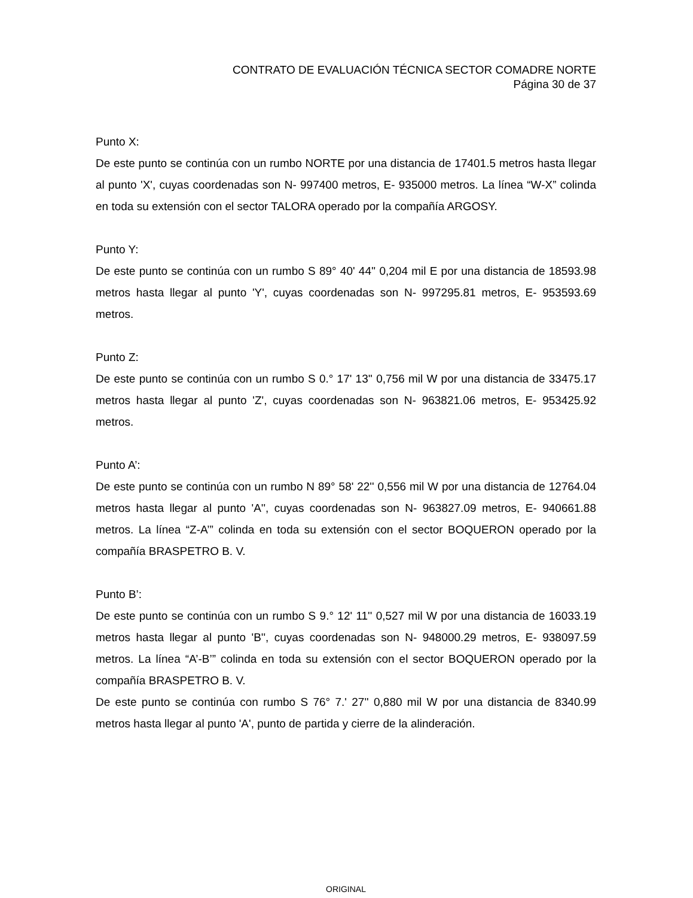CONTRATO DE EVALUACIÓN TÉCNICA SECTOR COMADRE NORTE
Página 30 de 37
Punto X:
De este punto se continúa con un rumbo NORTE por una distancia de 17401.5 metros hasta llegar al punto 'X', cuyas coordenadas son N- 997400 metros, E- 935000 metros. La línea “W-X” colinda en toda su extensión con el sector TALORA operado por la compañía ARGOSY.
Punto Y:
De este punto se continúa con un rumbo S 89° 40' 44'' 0,204 mil E por una distancia de 18593.98 metros hasta llegar al punto 'Y', cuyas coordenadas son N- 997295.81 metros, E- 953593.69 metros.
Punto Z:
De este punto se continúa con un rumbo S 0.° 17' 13'' 0,756 mil W por una distancia de 33475.17 metros hasta llegar al punto 'Z', cuyas coordenadas son N- 963821.06 metros, E- 953425.92 metros.
Punto A’:
De este punto se continúa con un rumbo N 89° 58' 22'' 0,556 mil W por una distancia de 12764.04 metros hasta llegar al punto 'A'', cuyas coordenadas son N- 963827.09 metros, E- 940661.88 metros. La línea “Z-A’” colinda en toda su extensión con el sector BOQUERON operado por la compañía BRASPETRO B. V.
Punto B’:
De este punto se continúa con un rumbo S 9.° 12' 11'' 0,527 mil W por una distancia de 16033.19 metros hasta llegar al punto 'B'', cuyas coordenadas son N- 948000.29 metros, E- 938097.59 metros. La línea “A’-B’” colinda en toda su extensión con el sector BOQUERON operado por la compañía BRASPETRO B. V.
De este punto se continúa con rumbo S 76° 7.' 27'' 0,880 mil W por una distancia de 8340.99 metros hasta llegar al punto 'A', punto de partida y cierre de la alinderación.
ORIGINAL